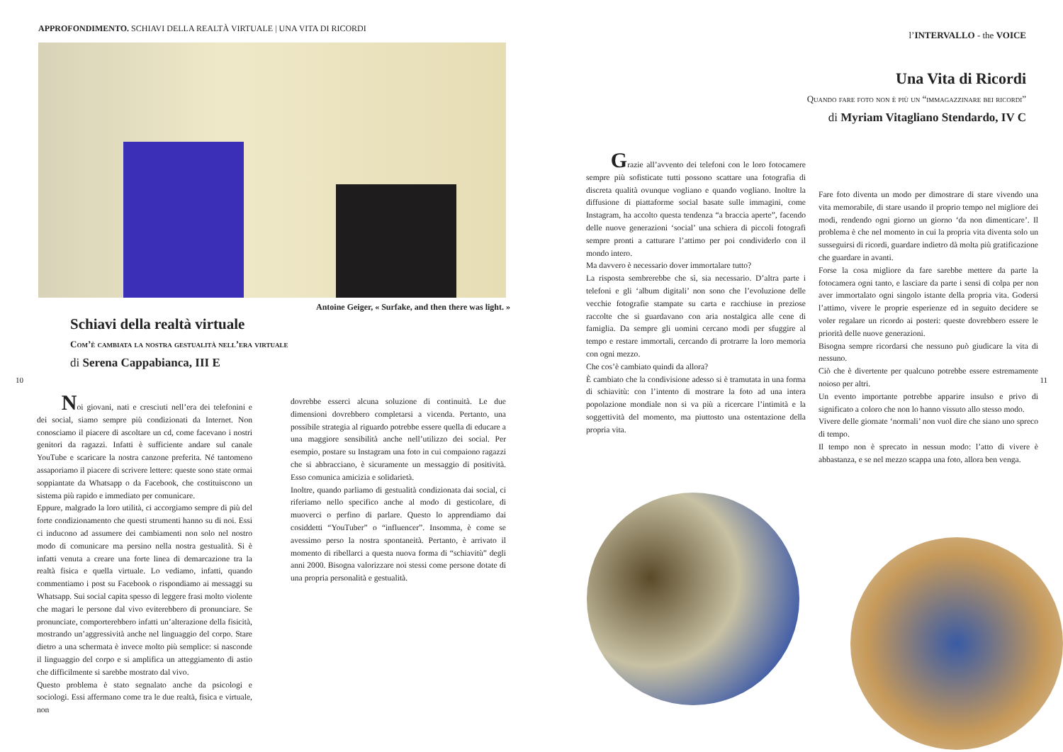APPROFONDIMENTO. SCHIAVI DELLA REALTÀ VIRTUALE | UNA VITA DI RICORDI
Antoine Geiger, « Surfake, and then there was light. »
Schiavi della realtà virtuale
Com’è cambiata la nostra gestualità nell’era virtuale
di Serena Cappabianca, III E
10
   Noi giovani, nati e cresciuti nell’era dei telefonini e dei social, siamo sempre più condizionati da Internet. Non conosciamo il piacere di ascoltare un cd, come facevano i nostri genitori da ragazzi. Infatti è sufficiente andare sul canale YouTube e scaricare la nostra canzone preferita. Né tantomeno assaporiamo il piacere di scrivere lettere: queste sono state ormai soppiantate da Whatsapp o da Facebook, che costituiscono un sistema più rapido e immediato per comunicare.
Eppure, malgrado la loro utilità, ci accorgiamo sempre di più del forte condizionamento che questi strumenti hanno su di noi. Essi ci inducono ad assumere dei cambiamenti non solo nel nostro modo di comunicare ma persino nella nostra gestualità. Si è infatti venuta a creare una forte linea di demarcazione tra la realtà fisica e quella virtuale. Lo vediamo, infatti, quando commentiamo i post su Facebook o rispondiamo ai messaggi su Whatsapp. Sui social capita spesso di leggere frasi molto violente che magari le persone dal vivo eviterebbero di pronunciare. Se pronunciate, comporterebbero infatti un’alterazione della fisicità, mostrando un’aggressività anche nel linguaggio del corpo. Stare dietro a una schermata è invece molto più semplice: si nasconde il linguaggio del corpo e si amplifica un atteggiamento di astio che difficilmente si sarebbe mostrato dal vivo.
Questo problema è stato segnalato anche da psicologi e sociologi. Essi affermano come tra le due realtà, fisica e virtuale, non
dovrebbe esserci alcuna soluzione di continuità. Le due dimensioni dovrebbero completarsi a vicenda. Pertanto, una possibile strategia al riguardo potrebbe essere quella di educare a una maggiore sensibilità anche nell’utilizzo dei social. Per esempio, postare su Instagram una foto in cui compaiono ragazzi che si abbracciano, è sicuramente un messaggio di positività. Esso comunica amicizia e solidarietà.
Inoltre, quando parliamo di gestualità condizionata dai social, ci riferiamo nello specifico anche al modo di gesticolare, di muoverci o perfino di parlare. Questo lo apprendiamo dai cosiddetti “YouTuber” o “influencer”. Insomma, è come se avessimo perso la nostra spontaneità. Pertanto, è arrivato il momento di ribellarci a questa nuova forma di “schiavitù” degli anni 2000. Bisogna valorizzare noi stessi come persone dotate di una propria personalità e gestualità.
l’INTERVALLO - the VOICE
Una Vita di Ricordi
Quando fare foto non è più un “immagazzinare bei ricordi”
di Myriam Vitagliano Stendardo, IV C
11
   Grazie all’avvento dei telefoni con le loro fotocamere sempre più sofisticate tutti possono scattare una fotografia di discreta qualità ovunque vogliano e quando vogliano. Inoltre la diffusione di piattaforme social basate sulle immagini, come Instagram, ha accolto questa tendenza “a braccia aperte”, facendo delle nuove generazioni ‘social’ una schiera di piccoli fotografi sempre pronti a catturare l’attimo per poi condividerlo con il mondo intero.
Ma davvero è necessario dover immortalare tutto?
La risposta sembrerebbe che sì, sia necessario. D’altra parte i telefoni e gli ‘album digitali’ non sono che l’evoluzione delle vecchie fotografie stampate su carta e racchiuse in preziose raccolte che si guardavano con aria nostalgica alle cene di famiglia. Da sempre gli uomini cercano modi per sfuggire al tempo e restare immortali, cercando di protrarre la loro memoria con ogni mezzo.
Che cos’è cambiato quindi da allora?
È cambiato che la condivisione adesso si è tramutata in una forma di schiavitù: con l’intento di mostrare la foto ad una intera popolazione mondiale non si va più a ricercare l’intimità e la soggettività del momento, ma piuttosto una ostentazione della propria vita.
Fare foto diventa un modo per dimostrare di stare vivendo una vita memorabile, di stare usando il proprio tempo nel migliore dei modi, rendendo ogni giorno un giorno ‘da non dimenticare’. Il problema è che nel momento in cui la propria vita diventa solo un susseguirsi di ricordi, guardare indietro dà molta più gratificazione che guardare in avanti.
Forse la cosa migliore da fare sarebbe mettere da parte la fotocamera ogni tanto, e lasciare da parte i sensi di colpa per non aver immortalato ogni singolo istante della propria vita. Godersi l’attimo, vivere le proprie esperienze ed in seguito decidere se voler regalare un ricordo ai posteri: queste dovrebbero essere le priorità delle nuove generazioni.
Bisogna sempre ricordarsi che nessuno può giudicare la vita di nessuno.
Ciò che è divertente per qualcuno potrebbe essere estremamente noioso per altri.
Un evento importante potrebbe apparire insulso e privo di significato a coloro che non lo hanno vissuto allo stesso modo.
Vivere delle giornate ‘normali’ non vuol dire che siano uno spreco di tempo.
Il tempo non è sprecato in nessun modo: l’atto di vivere è abbastanza, e se nel mezzo scappa una foto, allora ben venga.